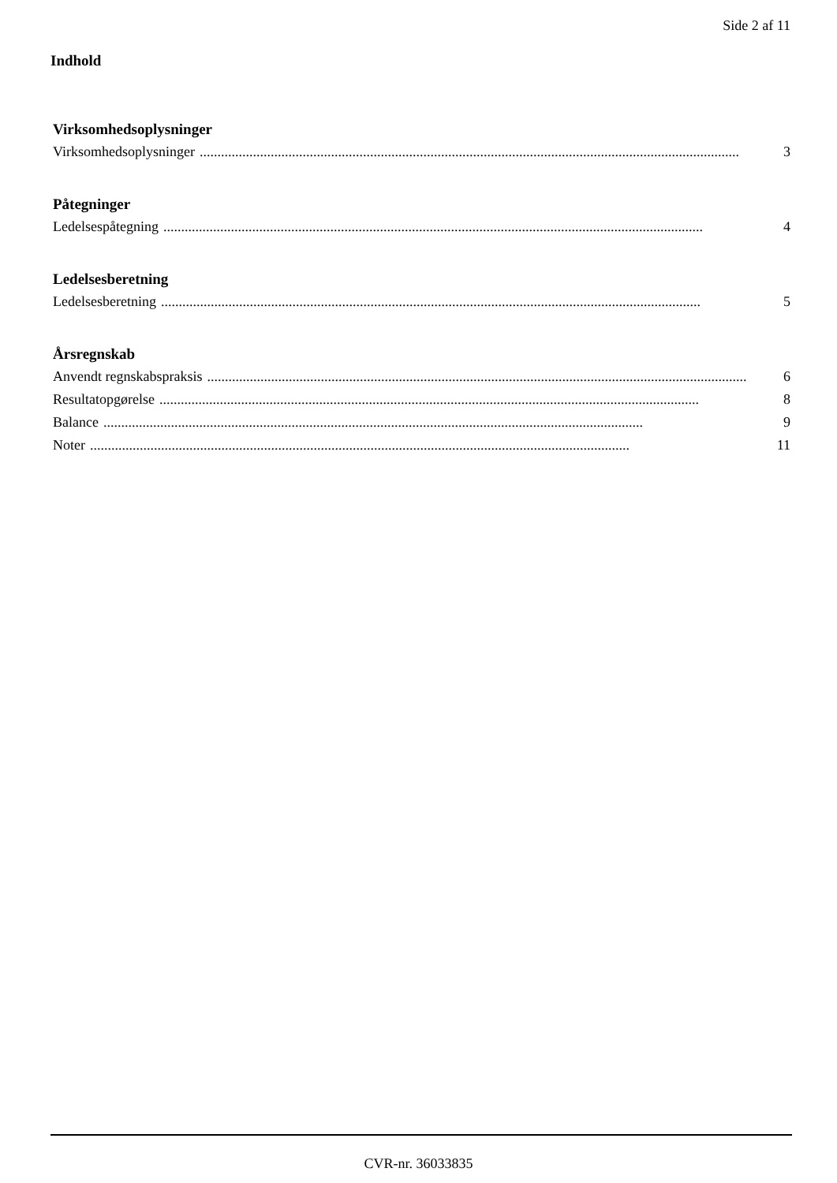Side 2 af 11
Indhold
Virksomhedsoplysninger
Virksomhedsoplysninger........................................................................................................................................................ 3
Påtegninger
Ledelsespåtegning........................................................................................................................................................ 4
Ledelsesberetning
Ledelsesberetning........................................................................................................................................................ 5
Årsregnskab
Anvendt regnskabspraksis........................................................................................................................................................ 6
Resultatopgørelse........................................................................................................................................................ 8
Balance........................................................................................................................................................ 9
Noter........................................................................................................................................................ 11
CVR-nr. 36033835